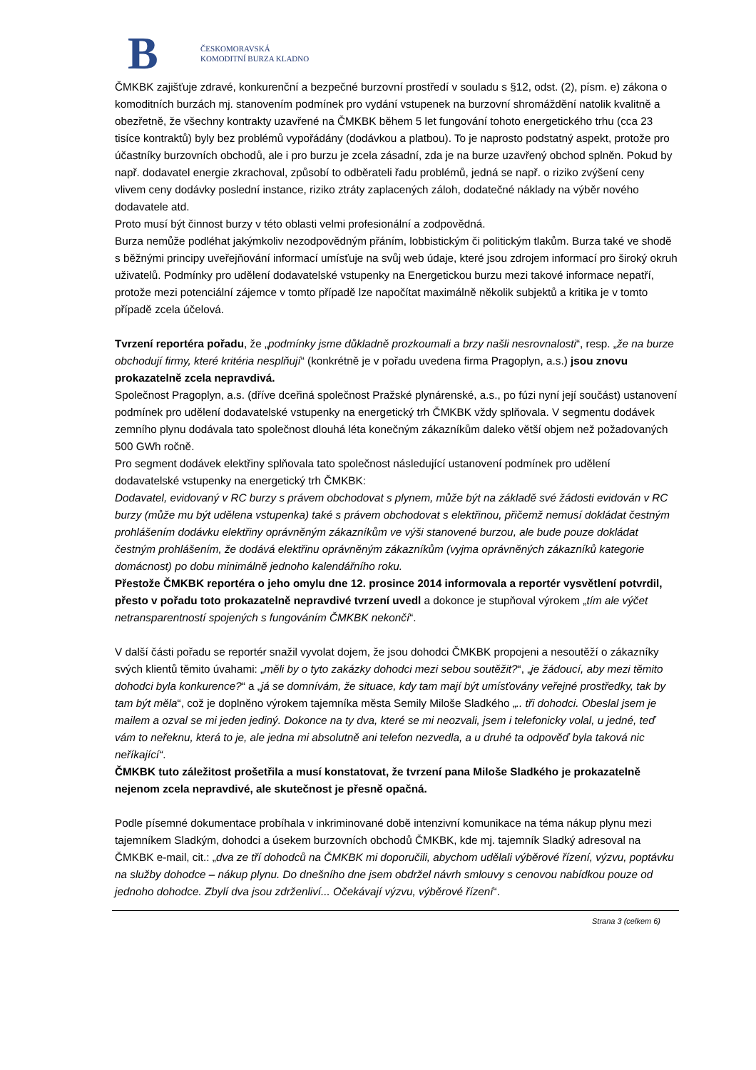B
ČESKOMORAVSKÁ
KOMODITNÍ BURZA KLADNO
ČMKBK zajišťuje zdravé, konkurenční a bezpečné burzovní prostředí v souladu s §12, odst. (2), písm. e) zákona o komoditních burzách mj. stanovením podmínek pro vydání vstupenek na burzovní shromáždění natolik kvalitně a obezřetně, že všechny kontrakty uzavřené na ČMKBK během 5 let fungování tohoto energetického trhu (cca 23 tisíce kontraktů) byly bez problémů vypořádány (dodávkou a platbou). To je naprosto podstatný aspekt, protože pro účastníky burzovních obchodů, ale i pro burzu je zcela zásadní, zda je na burze uzavřený obchod splněn. Pokud by např. dodavatel energie zkrachoval, způsobí to odběrateli řadu problémů, jedná se např. o riziko zvýšení ceny vlivem ceny dodávky poslední instance, riziko ztráty zaplacených záloh, dodatečné náklady na výběr nového dodavatele atd.
Proto musí být činnost burzy v této oblasti velmi profesionální a zodpovědná.
Burza nemůže podléhat jakýmkoliv nezodpovědným přáním, lobbistickým či politickým tlakům. Burza také ve shodě s běžnými principy uveřejňování informací umísťuje na svůj web údaje, které jsou zdrojem informací pro široký okruh uživatelů. Podmínky pro udělení dodavatelské vstupenky na Energetickou burzu mezi takové informace nepatří, protože mezi potenciální zájemce v tomto případě lze napočítat maximálně několik subjektů a kritika je v tomto případě zcela účelová.
Tvrzení reportéra pořadu, že „podmínky jsme důkladně prozkoumali a brzy našli nesrovnalosti“, resp. „že na burze obchodují firmy, které kritéria nesplňují“ (konkrétně je v pořadu uvedena firma Pragoplyn, a.s.) jsou znovu prokazatelně zcela nepravdivá.
Společnost Pragoplyn, a.s. (dříve dceřiná společnost Pražské plynárenské, a.s., po fúzi nyní její součást) ustanovení podmínek pro udělení dodavatelské vstupenky na energetický trh ČMKBK vždy splňovala. V segmentu dodávek zemního plynu dodávala tato společnost dlouhá léta konečným zákazníkům daleko větší objem než požadovaných 500 GWh ročně.
Pro segment dodávek elektřiny splňovala tato společnost následující ustanovení podmínek pro udělení dodavatelské vstupenky na energetický trh ČMKBK:
Dodavatel, evidovaný v RC burzy s právem obchodovat s plynem, může být na základě své žádosti evidován v RC burzy (může mu být udělena vstupenka) také s právem obchodovat s elektřinou, přičemž nemusí dokládat čestným prohlášením dodávku elektřiny oprávněným zákazníkům ve výši stanovené burzou, ale bude pouze dokládat čestným prohlášením, že dodává elektřinu oprávněným zákazníkům (vyjma oprávněných zákazníků kategorie domácnost) po dobu minimálně jednoho kalendářního roku.
Přestože ČMKBK reportéra o jeho omylu dne 12. prosince 2014 informovala a reportér vysvětlení potvrdil, přesto v pořadu toto prokazatelně nepravdivé tvrzení uvedl a dokonce je stupňoval výrokem „tím ale výčet netransparentností spojených s fungováním ČMKBK nekončí“.
V další části pořadu se reportér snažil vyvolat dojem, že jsou dohodci ČMKBK propojeni a nesoutěží o zákazníky svých klientů těmito úvahami: „měli by o tyto zakázky dohodci mezi sebou soutěžit?“, „je žádoucí, aby mezi těmito dohodci byla konkurence?“ a „já se domnívám, že situace, kdy tam mají být umísťovány veřejné prostředky, tak by tam být měla“, což je doplněno výrokem tajemníka města Semily Miloše Sladkého „.. tři dohodci. Obeslal jsem je mailem a ozval se mi jeden jediný. Dokonce na ty dva, které se mi neozvali, jsem i telefonicky volal, u jedné, teď vám to neřeknu, která to je, ale jedna mi absolutně ani telefon nezvedla, a u druhé ta odpověď byla taková nic neříkající“.
ČMKBK tuto záležitost prošetřila a musí konstatovat, že tvrzení pana Miloše Sladkého je prokazatelně nejenom zcela nepravdivé, ale skutečnost je přesně opačná.
Podle písemné dokumentace probíhala v inkriminované době intenzivní komunikace na téma nákup plynu mezi tajemníkem Sladkým, dohodci a úsekem burzovních obchodů ČMKBK, kde mj. tajemník Sladký adresoval na ČMKBK e-mail, cit.: „dva ze tří dohodců na ČMKBK mi doporučili, abychom udělali výběrové řízení, výzvu, poptávku na služby dohodce – nákup plynu. Do dnešního dne jsem obdržel návrh smlouvy s cenovou nabídkou pouze od jednoho dohodce. Zbylí dva jsou zdrženliví... Očekávají výzvu, výběrové řízení“.
Strana 3 (celkem 6)